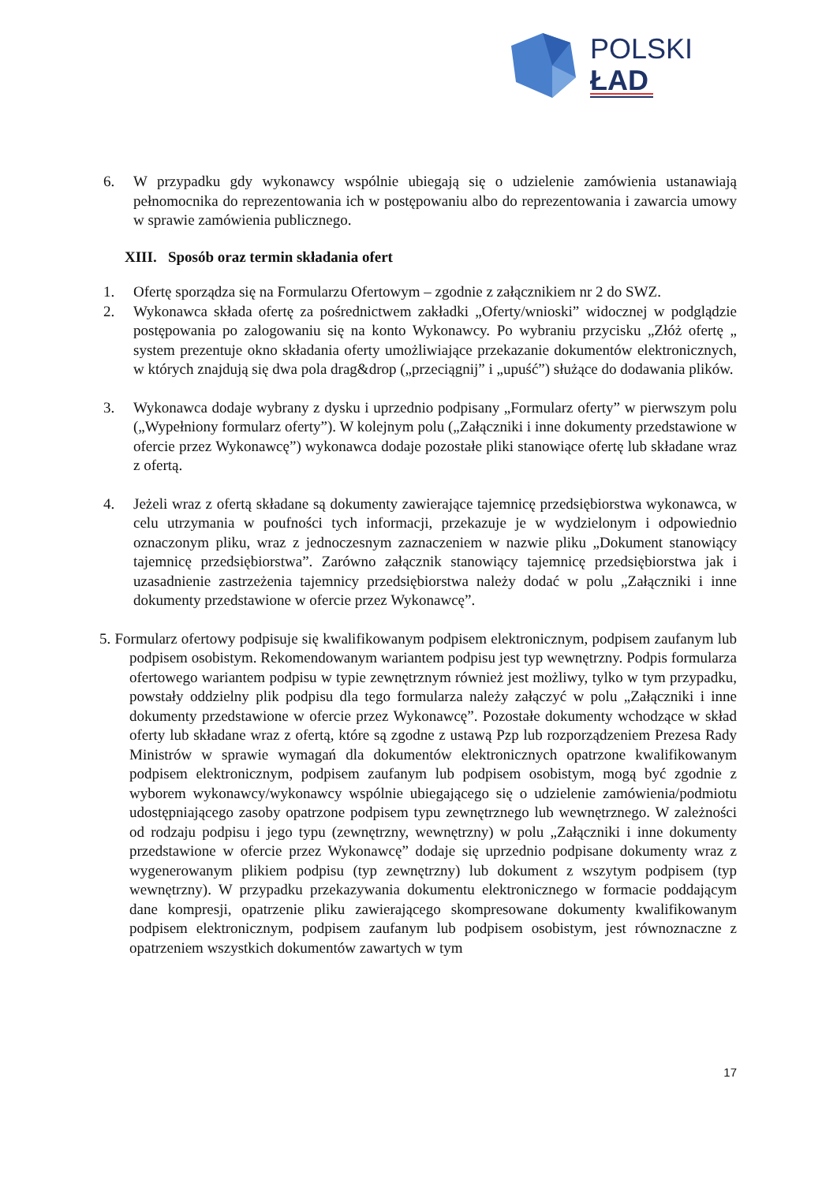POLSKI
ŁAD
6. W przypadku gdy wykonawcy wspólnie ubiegają się o udzielenie zamówienia ustanawiają pełnomocnika do reprezentowania ich w postępowaniu albo do reprezentowania i zawarcia umowy w sprawie zamówienia publicznego.
XIII. Sposób oraz termin składania ofert
1. Ofertę sporządza się na Formularzu Ofertowym – zgodnie z załącznikiem nr 2 do SWZ.
2. Wykonawca składa ofertę za pośrednictwem zakładki „Oferty/wnioski” widocznej w podglądzie postępowania po zalogowaniu się na konto Wykonawcy. Po wybraniu przycisku „Złóż ofertę „ system prezentuje okno składania oferty umożliwiające przekazanie dokumentów elektronicznych, w których znajdują się dwa pola drag&drop („przeciągnij” i „upuść”) służące do dodawania plików.
3. Wykonawca dodaje wybrany z dysku i uprzednio podpisany „Formularz oferty” w pierwszym polu („Wypełniony formularz oferty”). W kolejnym polu („Załączniki i inne dokumenty przedstawione w ofercie przez Wykonawcę”) wykonawca dodaje pozostałe pliki stanowiące ofertę lub składane wraz z ofertą.
4. Jeżeli wraz z ofertą składane są dokumenty zawierające tajemnicę przedsiębiorstwa wykonawca, w celu utrzymania w poufności tych informacji, przekazuje je w wydzielonym i odpowiednio oznaczonym pliku, wraz z jednoczesnym zaznaczeniem w nazwie pliku „Dokument stanowiący tajemnicę przedsiębiorstwa”. Zarówno załącznik stanowiący tajemnicę przedsiębiorstwa jak i uzasadnienie zastrzeżenia tajemnicy przedsiębiorstwa należy dodać w polu „Załączniki i inne dokumenty przedstawione w ofercie przez Wykonawcę”.
5. Formularz ofertowy podpisuje się kwalifikowanym podpisem elektronicznym, podpisem zaufanym lub podpisem osobistym. Rekomendowanym wariantem podpisu jest typ wewnętrzny. Podpis formularza ofertowego wariantem podpisu w typie zewnętrznym również jest możliwy, tylko w tym przypadku, powstały oddzielny plik podpisu dla tego formularza należy załączyć w polu „Załączniki i inne dokumenty przedstawione w ofercie przez Wykonawcę”. Pozostałe dokumenty wchodzące w skład oferty lub składane wraz z ofertą, które są zgodne z ustawą Pzp lub rozporządzeniem Prezesa Rady Ministrów w sprawie wymagań dla dokumentów elektronicznych opatrzone kwalifikowanym podpisem elektronicznym, podpisem zaufanym lub podpisem osobistym, mogą być zgodnie z wyborem wykonawcy/wykonawcy wspólnie ubiegającego się o udzielenie zamówienia/podmiotu udostępniającego zasoby opatrzone podpisem typu zewnętrznego lub wewnętrznego. W zależności od rodzaju podpisu i jego typu (zewnętrzny, wewnętrzny) w polu „Załączniki i inne dokumenty przedstawione w ofercie przez Wykonawcę” dodaje się uprzednio podpisane dokumenty wraz z wygenerowanym plikiem podpisu (typ zewnętrzny) lub dokument z wszytym podpisem (typ wewnętrzny). W przypadku przekazywania dokumentu elektronicznego w formacie poddającym dane kompresji, opatrzenie pliku zawierającego skompresowane dokumenty kwalifikowanym podpisem elektronicznym, podpisem zaufanym lub podpisem osobistym, jest równoznaczne z opatrzeniem wszystkich dokumentów zawartych w tym
17